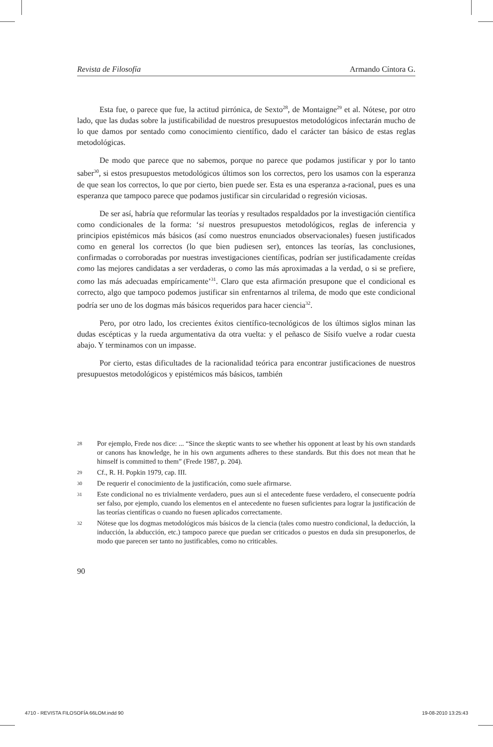Revista de Filosofía Armando Cíntora G.
Esta fue, o parece que fue, la actitud pirrónica, de Sexto<sup>28</sup>, de Montaigne<sup>29</sup> et al. Nótese, por otro lado, que las dudas sobre la justificabilidad de nuestros presupuestos metodológicos infectarán mucho de lo que damos por sentado como conocimiento científico, dado el carácter tan básico de estas reglas metodológicas.
De modo que parece que no sabemos, porque no parece que podamos justificar y por lo tanto saber<sup>30</sup>, si estos presupuestos metodológicos últimos son los correctos, pero los usamos con la esperanza de que sean los correctos, lo que por cierto, bien puede ser. Esta es una esperanza a-racional, pues es una esperanza que tampoco parece que podamos justificar sin circularidad o regresión viciosas.
De ser así, habría que reformular las teorías y resultados respaldados por la investigación científica como condicionales de la forma: ‘si nuestros presupuestos metodológicos, reglas de inferencia y principios epistémicos más básicos (así como nuestros enunciados observacionales) fuesen justificados como en general los correctos (lo que bien pudiesen ser), entonces las teorías, las conclusiones, confirmadas o corroboradas por nuestras investigaciones científicas, podrían ser justificadamente creídas como las mejores candidatas a ser verdaderas, o como las más aproximadas a la verdad, o si se prefiere, como las más adecuadas empíricamente’<sup>31</sup>. Claro que esta afirmación presupone que el condicional es correcto, algo que tampoco podemos justificar sin enfrentarnos al trilema, de modo que este condicional podría ser uno de los dogmas más básicos requeridos para hacer ciencia<sup>32</sup>.
Pero, por otro lado, los crecientes éxitos científico-tecnológicos de los últimos siglos minan las dudas escépticas y la rueda argumentativa da otra vuelta: y el peñasco de Sísifo vuelve a rodar cuesta abajo. Y terminamos con un impasse.
Por cierto, estas dificultades de la racionalidad teórica para encontrar justificaciones de nuestros presupuestos metodológicos y epistémicos más básicos, también
28 Por ejemplo, Frede nos dice: ... “Since the skeptic wants to see whether his opponent at least by his own standards or canons has knowledge, he in his own arguments adheres to these standards. But this does not mean that he himself is committed to them” (Frede 1987, p. 204).
29 Cf., R. H. Popkin 1979, cap. III.
30 De requerir el conocimiento de la justificación, como suele afirmarse.
31 Este condicional no es trivialmente verdadero, pues aun si el antecedente fuese verdadero, el consecuente podría ser falso, por ejemplo, cuando los elementos en el antecedente no fuesen suficientes para lograr la justificación de las teorías científicas o cuando no fuesen aplicados correctamente.
32 Nótese que los dogmas metodológicos más básicos de la ciencia (tales como nuestro condicional, la deducción, la inducción, la abducción, etc.) tampoco parece que puedan ser criticados o puestos en duda sin presuponerlos, de modo que parecen ser tanto no justificables, como no criticables.
90
4710 - REVISTA FILOSOFÍA 66LOM.indd 90 19-08-2010 13:25:43